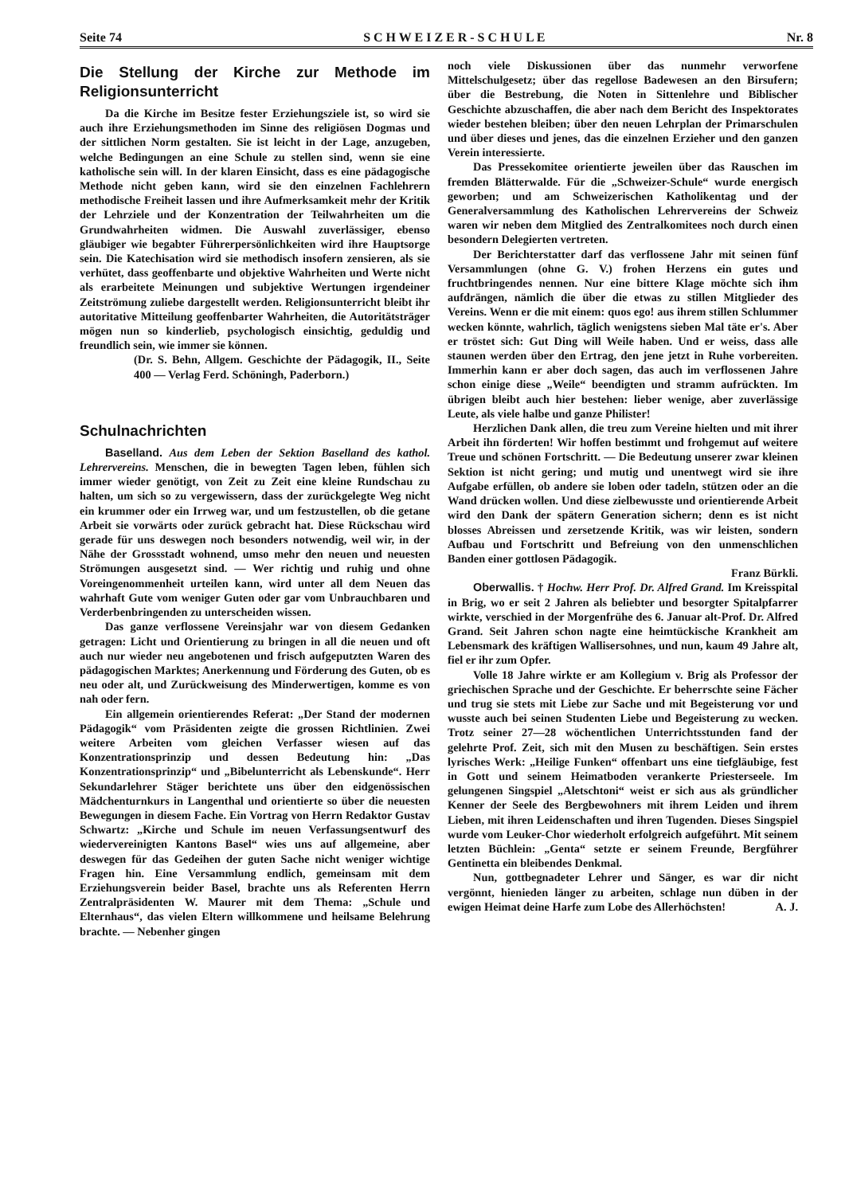Seite 74 S C H W E I Z E R - S C H U L E Nr. 8
Die Stellung der Kirche zur Methode im Religionsunterricht
Da die Kirche im Besitze fester Erziehungsziele ist, so wird sie auch ihre Erziehungsmethoden im Sinne des religiösen Dogmas und der sittlichen Norm gestalten. Sie ist leicht in der Lage, anzugeben, welche Bedingungen an eine Schule zu stellen sind, wenn sie eine katholische sein will. In der klaren Einsicht, dass es eine pädagogische Methode nicht geben kann, wird sie den einzelnen Fachlehrern methodische Freiheit lassen und ihre Aufmerksamkeit mehr der Kritik der Lehrziele und der Konzentration der Teilwahrheiten um die Grundwahrheiten widmen. Die Auswahl zuverlässiger, ebenso gläubiger wie begabter Führerpersönlichkeiten wird ihre Hauptsorge sein. Die Katechisation wird sie methodisch insofern zensieren, als sie verhütet, dass geoffenbarte und objektive Wahrheiten und Werte nicht als erarbeitete Meinungen und subjektive Wertungen irgendeiner Zeitströmung zuliebe dargestellt werden. Religionsunterricht bleibt ihr autoritative Mitteilung geoffenbarter Wahrheiten, die Autoritätsträger mögen nun so kinderlieb, psychologisch einsichtig, geduldig und freundlich sein, wie immer sie können.
(Dr. S. Behn, Allgem. Geschichte der Pädagogik, II., Seite 400 — Verlag Ferd. Schöningh, Paderborn.)
Schulnachrichten
Baselland. Aus dem Leben der Sektion Baselland des kathol. Lehrervereins. Menschen, die in bewegten Tagen leben, fühlen sich immer wieder genötigt, von Zeit zu Zeit eine kleine Rundschau zu halten, um sich so zu vergewissern, dass der zurückgelegte Weg nicht ein krummer oder ein Irrweg war, und um festzustellen, ob die getane Arbeit sie vorwärts oder zurück gebracht hat. Diese Rückschau wird gerade für uns deswegen noch besonders notwendig, weil wir, in der Nähe der Grossstadt wohnend, umso mehr den neuen und neuesten Strömungen ausgesetzt sind. — Wer richtig und ruhig und ohne Voreingenommenheit urteilen kann, wird unter all dem Neuen das wahrhaft Gute vom weniger Guten oder gar vom Unbrauchbaren und Verderbenbringenden zu unterscheiden wissen.
Das ganze verflossene Vereinsjahr war von diesem Gedanken getragen: Licht und Orientierung zu bringen in all die neuen und oft auch nur wieder neu angebotenen und frisch aufgeputzten Waren des pädagogischen Marktes; Anerkennung und Förderung des Guten, ob es neu oder alt, und Zurückweisung des Minderwertigen, komme es von nah oder fern.
Ein allgemein orientierendes Referat: „Der Stand der modernen Pädagogik“ vom Präsidenten zeigte die grossen Richtlinien. Zwei weitere Arbeiten vom gleichen Verfasser wiesen auf das Konzentrationsprinzip und dessen Bedeutung hin: „Das Konzentrationsprinzip“ und „Bibelunterricht als Lebenskunde“. Herr Sekundarlehrer Stäger berichtete uns über den eidgenössischen Mädchenturnkurs in Langenthal und orientierte so über die neuesten Bewegungen in diesem Fache. Ein Vortrag von Herrn Redaktor Gustav Schwartz: „Kirche und Schule im neuen Verfassungsentwurf des wiedervereinigten Kantons Basel“ wies uns auf allgemeine, aber deswegen für das Gedeihen der guten Sache nicht weniger wichtige Fragen hin. Eine Versammlung endlich, gemeinsam mit dem Erziehungsverein beider Basel, brachte uns als Referenten Herrn Zentralpräsidenten W. Maurer mit dem Thema: „Schule und Elternhaus“, das vielen Eltern willkommene und heilsame Belehrung brachte. — Nebenher gingen
noch viele Diskussionen über das nunmehr verworfene Mittelschulgesetz; über das regellose Badewesen an den Birsufern; über die Bestrebung, die Noten in Sittenlehre und Biblischer Geschichte abzuschaffen, die aber nach dem Bericht des Inspektorates wieder bestehen bleiben; über den neuen Lehrplan der Primarschulen und über dieses und jenes, das die einzelnen Erzieher und den ganzen Verein interessierte.
Das Pressekomitee orientierte jeweilen über das Rauschen im fremden Blätterwalde. Für die „Schweizer-Schule“ wurde energisch geworben; und am Schweizerischen Katholikentag und der Generalversammlung des Katholischen Lehrervereins der Schweiz waren wir neben dem Mitglied des Zentralkomitees noch durch einen besondern Delegierten vertreten.
Der Berichterstatter darf das verflossene Jahr mit seinen fünf Versammlungen (ohne G. V.) frohen Herzens ein gutes und fruchtbringendes nennen. Nur eine bittere Klage möchte sich ihm aufdrängen, nämlich die über die etwas zu stillen Mitglieder des Vereins. Wenn er die mit einem: quos ego! aus ihrem stillen Schlummer wecken könnte, wahrlich, täglich wenigstens sieben Mal täte er's. Aber er tröstet sich: Gut Ding will Weile haben. Und er weiss, dass alle staunen werden über den Ertrag, den jene jetzt in Ruhe vorbereiten. Immerhin kann er aber doch sagen, das auch im verflossenen Jahre schon einige diese „Weile“ beendigten und stramm aufrückten. Im übrigen bleibt auch hier bestehen: lieber wenige, aber zuverlässige Leute, als viele halbe und ganze Philister!
Herzlichen Dank allen, die treu zum Vereine hielten und mit ihrer Arbeit ihn förderten! Wir hoffen bestimmt und frohgemut auf weitere Treue und schönen Fortschritt. — Die Bedeutung unserer zwar kleinen Sektion ist nicht gering; und mutig und unentwegt wird sie ihre Aufgabe erfüllen, ob andere sie loben oder tadeln, stützen oder an die Wand drücken wollen. Und diese zielbewusste und orientierende Arbeit wird den Dank der spätern Generation sichern; denn es ist nicht blosses Abreissen und zersetzende Kritik, was wir leisten, sondern Aufbau und Fortschritt und Befreiung von den unmenschlichen Banden einer gottlosen Pädagogik.
Franz Bürkli.
Oberwallis. † Hochw. Herr Prof. Dr. Alfred Grand. Im Kreisspital in Brig, wo er seit 2 Jahren als beliebter und besorgter Spitalpfarrer wirkte, verschied in der Morgenfrühe des 6. Januar alt-Prof. Dr. Alfred Grand. Seit Jahren schon nagte eine heimtückische Krankheit am Lebensmark des kräftigen Wallisersohnes, und nun, kaum 49 Jahre alt, fiel er ihr zum Opfer.
Volle 18 Jahre wirkte er am Kollegium v. Brig als Professor der griechischen Sprache und der Geschichte. Er beherrschte seine Fächer und trug sie stets mit Liebe zur Sache und mit Begeisterung vor und wusste auch bei seinen Studenten Liebe und Begeisterung zu wecken. Trotz seiner 27—28 wöchentlichen Unterrichtsstunden fand der gelehrte Prof. Zeit, sich mit den Musen zu beschäftigen. Sein erstes lyrisches Werk: „Heilige Funken“ offenbart uns eine tiefgläubige, fest in Gott und seinem Heimatboden verankerte Priesterseele. Im gelungenen Singspiel „Aletschtoni“ weist er sich aus als gründlicher Kenner der Seele des Bergbewohners mit ihrem Leiden und ihrem Lieben, mit ihren Leidenschaften und ihren Tugenden. Dieses Singspiel wurde vom Leuker-Chor wiederholt erfolgreich aufgeführt. Mit seinem letzten Büchlein: „Genta“ setzte er seinem Freunde, Bergführer Gentinetta ein bleibendes Denkmal.
Nun, gottbegnadeter Lehrer und Sänger, es war dir nicht vergönnt, hienieden länger zu arbeiten, schlage nun düben in der ewigen Heimat deine Harfe zum Lobe des Allerhöchsten! A. J.